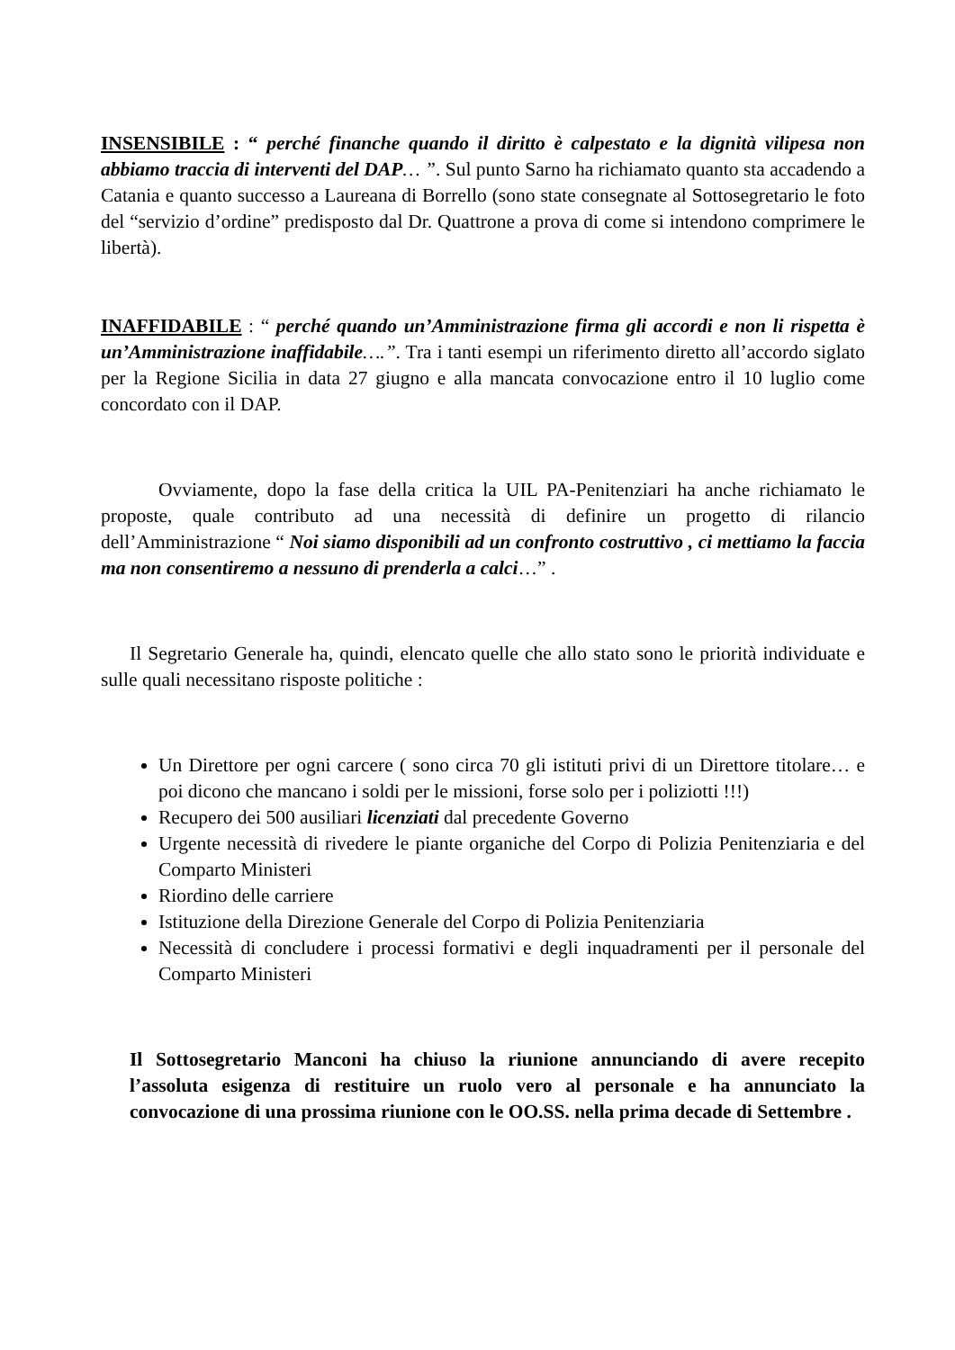INSENSIBILE : “ perché finanche quando il diritto è calpestato e la dignità vilipesa non abbiamo traccia di interventi del DAP… ”. Sul punto Sarno ha richiamato quanto sta accadendo a Catania e quanto successo a Laureana di Borrello (sono state consegnate al Sottosegretario le foto del “servizio d’ordine” predisposto dal Dr. Quattrone a prova di come si intendono comprimere le libertà).
INAFFIDABILE : “ perché quando un’Amministrazione firma gli accordi e non li rispetta è un’Amministrazione inaffidabile….”. Tra i tanti esempi un riferimento diretto all’accordo siglato per la Regione Sicilia in data 27 giugno e alla mancata convocazione entro il 10 luglio come concordato con il DAP.
Ovviamente, dopo la fase della critica la UIL PA-Penitenziari ha anche richiamato le proposte, quale contributo ad una necessità di definire un progetto di rilancio dell’Amministrazione “ Noi siamo disponibili ad un confronto costruttivo , ci mettiamo la faccia ma non consentiremo a nessuno di prenderla a calci…” .
Il Segretario Generale ha, quindi, elencato quelle che allo stato sono le priorità individuate e sulle quali necessitano risposte politiche :
Un Direttore per ogni carcere ( sono circa 70 gli istituti privi di un Direttore titolare… e poi dicono che mancano i soldi per le missioni, forse solo per i poliziotti !!!)
Recupero dei 500 ausiliari licenziati dal precedente Governo
Urgente necessità di rivedere le piante organiche del Corpo di Polizia Penitenziaria e del Comparto Ministeri
Riordino delle carriere
Istituzione della Direzione Generale del Corpo di Polizia Penitenziaria
Necessità di concludere i processi formativi e degli inquadramenti per il personale del Comparto Ministeri
Il Sottosegretario Manconi ha chiuso la riunione annunciando di avere recepito l’assoluta esigenza di restituire un ruolo vero al personale e ha annunciato la convocazione di una prossima riunione con le OO.SS. nella prima decade di Settembre .